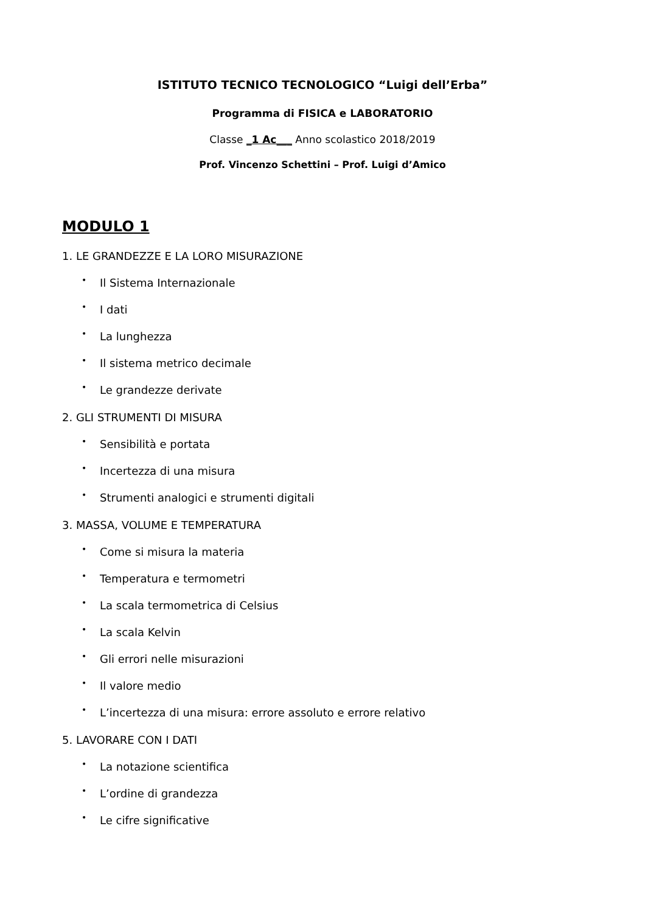ISTITUTO TECNICO TECNOLOGICO “Luigi dell’Erba”
Programma di FISICA e LABORATORIO
Classe _1 Ac___ Anno scolastico 2018/2019
Prof. Vincenzo Schettini – Prof. Luigi d’Amico
MODULO 1
1. LE GRANDEZZE E LA LORO MISURAZIONE
• Il Sistema Internazionale
• I dati
• La lunghezza
• Il sistema metrico decimale
• Le grandezze derivate
2. GLI STRUMENTI DI MISURA
• Sensibilità e portata
• Incertezza di una misura
• Strumenti analogici e strumenti digitali
3. MASSA, VOLUME E TEMPERATURA
• Come si misura la materia
• Temperatura e termometri
• La scala termometrica di Celsius
• La scala Kelvin
• Gli errori nelle misurazioni
• Il valore medio
• L’incertezza di una misura: errore assoluto e errore relativo
5. LAVORARE CON I DATI
• La notazione scientifica
• L’ordine di grandezza
• Le cifre significative